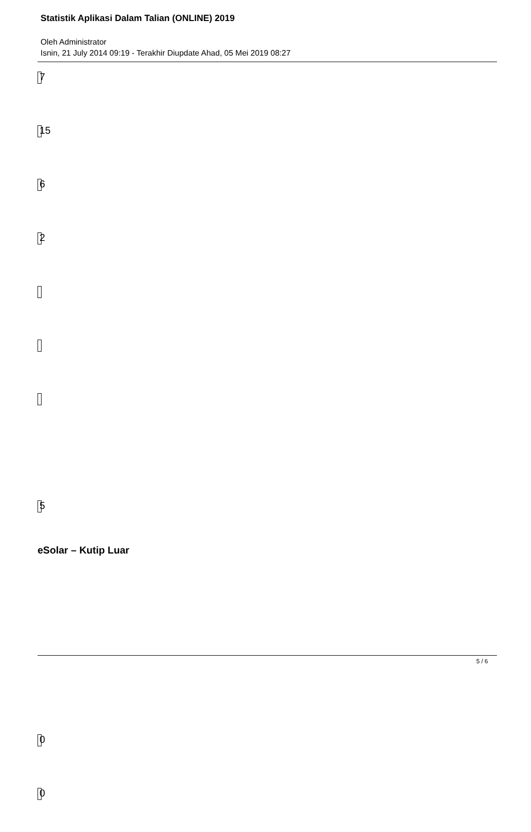Statistik Aplikasi Dalam Talian (ONLINE) 2019
Oleh Administrator
Isnin, 21 July 2014 09:19 - Terakhir Diupdate Ahad, 05 Mei 2019 08:27
7
15
6
2
5
eSolar – Kutip Luar
0
0
5 / 6